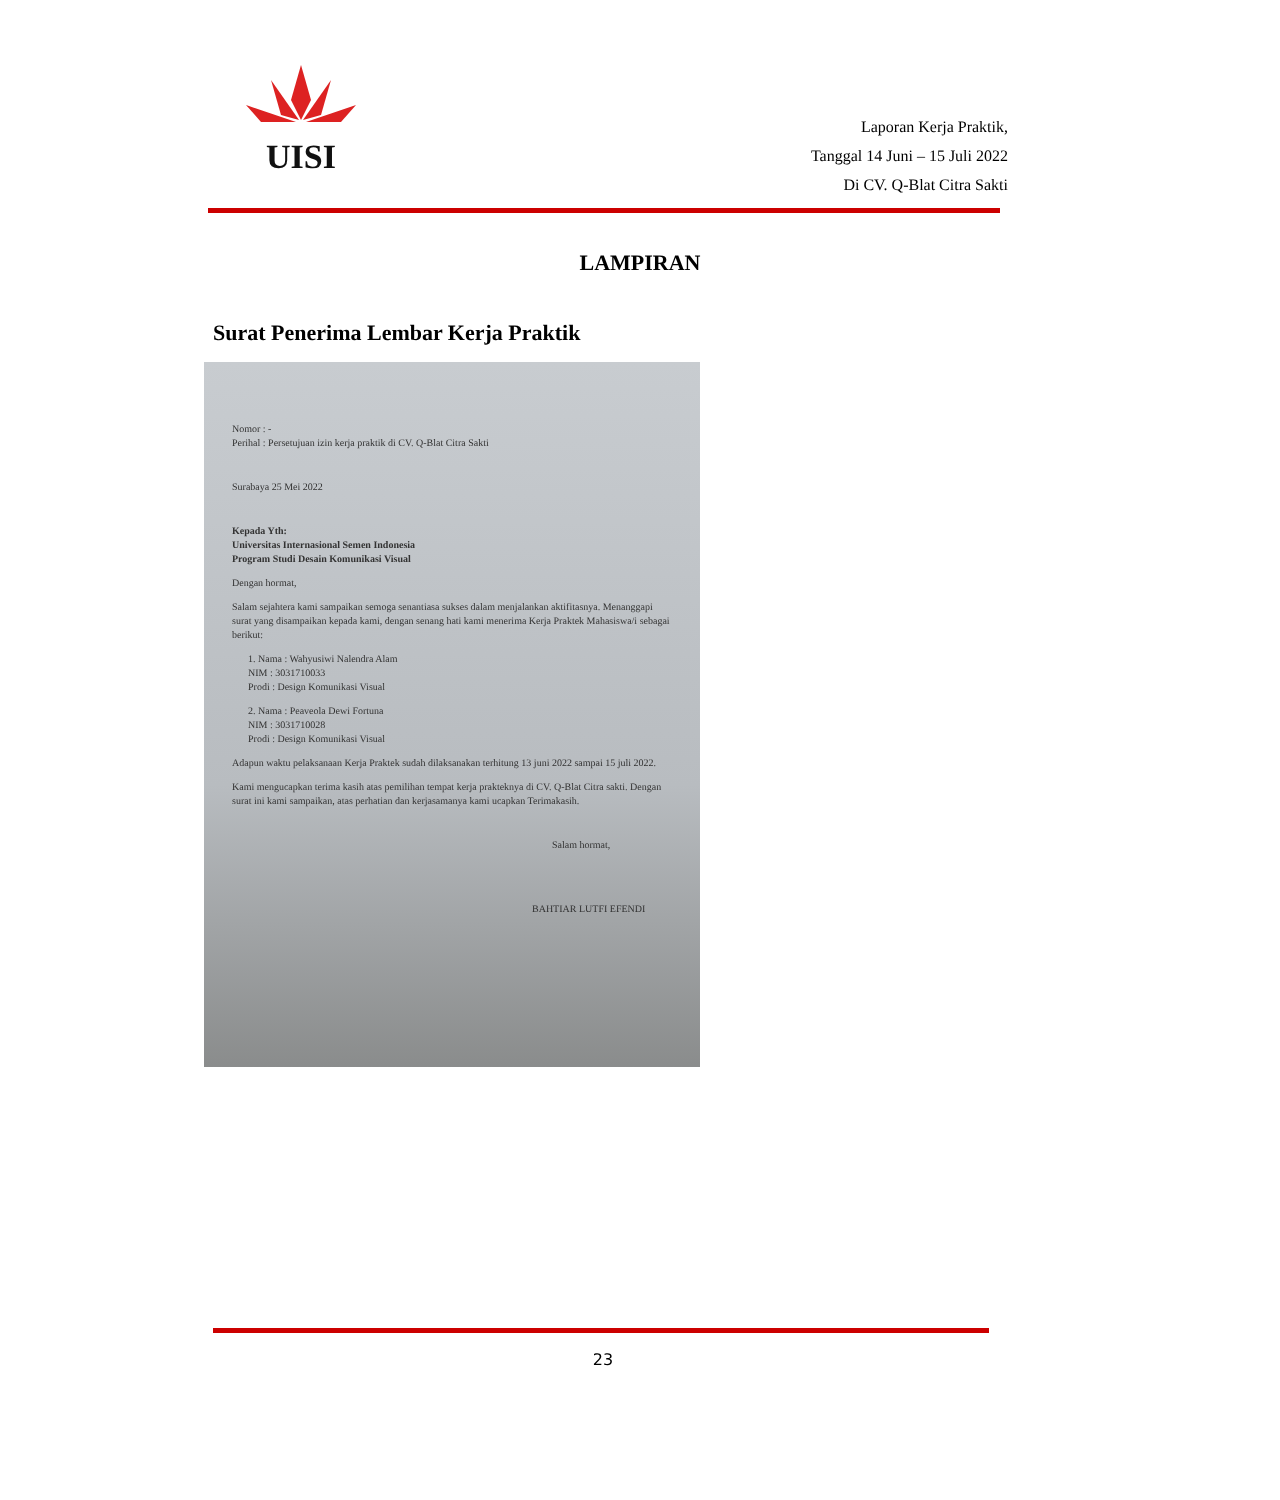UISI
Laporan Kerja Praktik,
Tanggal 14 Juni – 15 Juli 2022
Di CV. Q-Blat Citra Sakti
LAMPIRAN
Surat Penerima Lembar Kerja Praktik
Nomor : -
Perihal : Persetujuan izin kerja praktik di CV. Q-Blat Citra Sakti
Surabaya 25 Mei 2022
Kepada Yth:
Universitas Internasional Semen Indonesia
Program Studi Desain Komunikasi Visual
Dengan hormat,
Salam sejahtera kami sampaikan semoga senantiasa sukses dalam menjalankan aktifitasnya. Menanggapi surat yang disampaikan kepada kami, dengan senang hati kami menerima Kerja Praktek Mahasiswa/i sebagai berikut:
1. Nama : Wahyusiwi Nalendra Alam
NIM : 3031710033
Prodi : Design Komunikasi Visual
2. Nama : Peaveola Dewi Fortuna
NIM : 3031710028
Prodi : Design Komunikasi Visual
Adapun waktu pelaksanaan Kerja Praktek sudah dilaksanakan terhitung 13 juni 2022 sampai 15 juli 2022.
Kami mengucapkan terima kasih atas pemilihan tempat kerja prakteknya di CV. Q-Blat Citra sakti. Dengan surat ini kami sampaikan, atas perhatian dan kerjasamanya kami ucapkan Terimakasih.
Salam hormat,
BAHTIAR LUTFI EFENDI
23